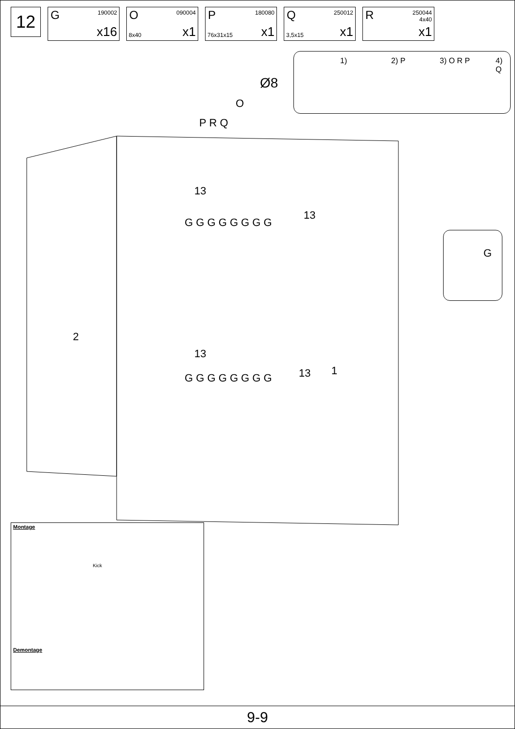12
G 190002
x16
O 090004
8x40 x1
P 180080
76x31x15 x1
Q 250012
3,5x15 x1
R 250044
4x40
x1
1) 2) P 3) O R P 4) Q
Ø8
O
P R Q
13
13
2
13
13 1
G G G G G G G G
G G G G G G G G
G
Montage
Demontage
Kick
9-9